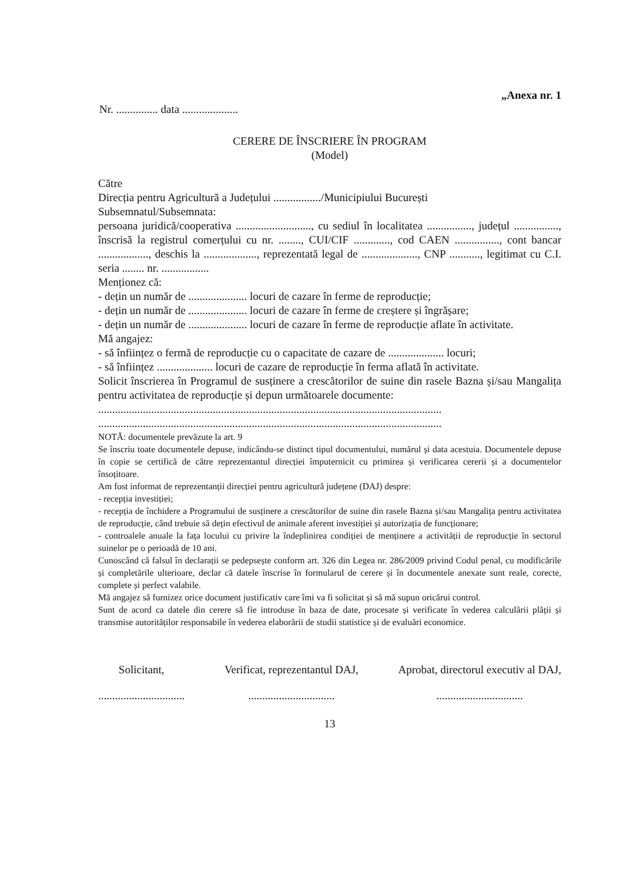„Anexa nr. 1
Nr. ............... data ....................
CERERE DE ÎNSCRIERE ÎN PROGRAM
(Model)
Către
Direcția pentru Agricultură a Județului ................./Municipiului București
Subsemnatul/Subsemnata:
persoana juridică/cooperativa ..........................., cu sediul în localitatea ................, județul ................, înscrisă la registrul comerțului cu nr. ........, CUI/CIF ............., cod CAEN ................, cont bancar .................., deschis la ..................., reprezentată legal de ...................., CNP ..........., legitimat cu C.I. seria ........ nr. .................
Menționez că:
- dețin un număr de ..................... locuri de cazare în ferme de reproducție;
- dețin un număr de ..................... locuri de cazare în ferme de creștere și îngrășare;
- dețin un număr de ..................... locuri de cazare în ferme de reproducție aflate în activitate.
Mă angajez:
- să înființez o fermă de reproducție cu o capacitate de cazare de .................... locuri;
- să înființez .................... locuri de cazare de reproducție în ferma aflată în activitate.
Solicit înscrierea în Programul de susținere a crescătorilor de suine din rasele Bazna și/sau Mangalița pentru activitatea de reproducție și depun următoarele documente:
...........................................................................................................................
...........................................................................................................................
NOTĂ: documentele prevăzute la art. 9
Se înscriu toate documentele depuse, indicându-se distinct tipul documentului, numărul și data acestuia. Documentele depuse în copie se certifică de către reprezentantul direcției împuternicit cu primirea și verificarea cererii și a documentelor însoțitoare.
Am fost informat de reprezentanții direcției pentru agricultură județene (DAJ) despre:
- recepția investiției;
- recepția de închidere a Programului de susținere a crescătorilor de suine din rasele Bazna și/sau Mangalița pentru activitatea de reproducție, când trebuie să dețin efectivul de animale aferent investiției și autorizația de funcționare;
- controalele anuale la fața locului cu privire la îndeplinirea condiției de menținere a activității de reproducție în sectorul suinelor pe o perioadă de 10 ani.
Cunoscând că falsul în declarații se pedepsește conform art. 326 din Legea nr. 286/2009 privind Codul penal, cu modificările și completările ulterioare, declar că datele înscrise în formularul de cerere și în documentele anexate sunt reale, corecte, complete și perfect valabile.
Mă angajez să furnizez orice document justificativ care îmi va fi solicitat și să mă supun oricărui control.
Sunt de acord ca datele din cerere să fie introduse în baza de date, procesate și verificate în vederea calculării plății și transmise autorităților responsabile în vederea elaborării de studii statistice și de evaluări economice.
Solicitant,
...............................
Verificat, reprezentantul DAJ,
...............................
Aprobat, directorul executiv al DAJ,
...............................
13